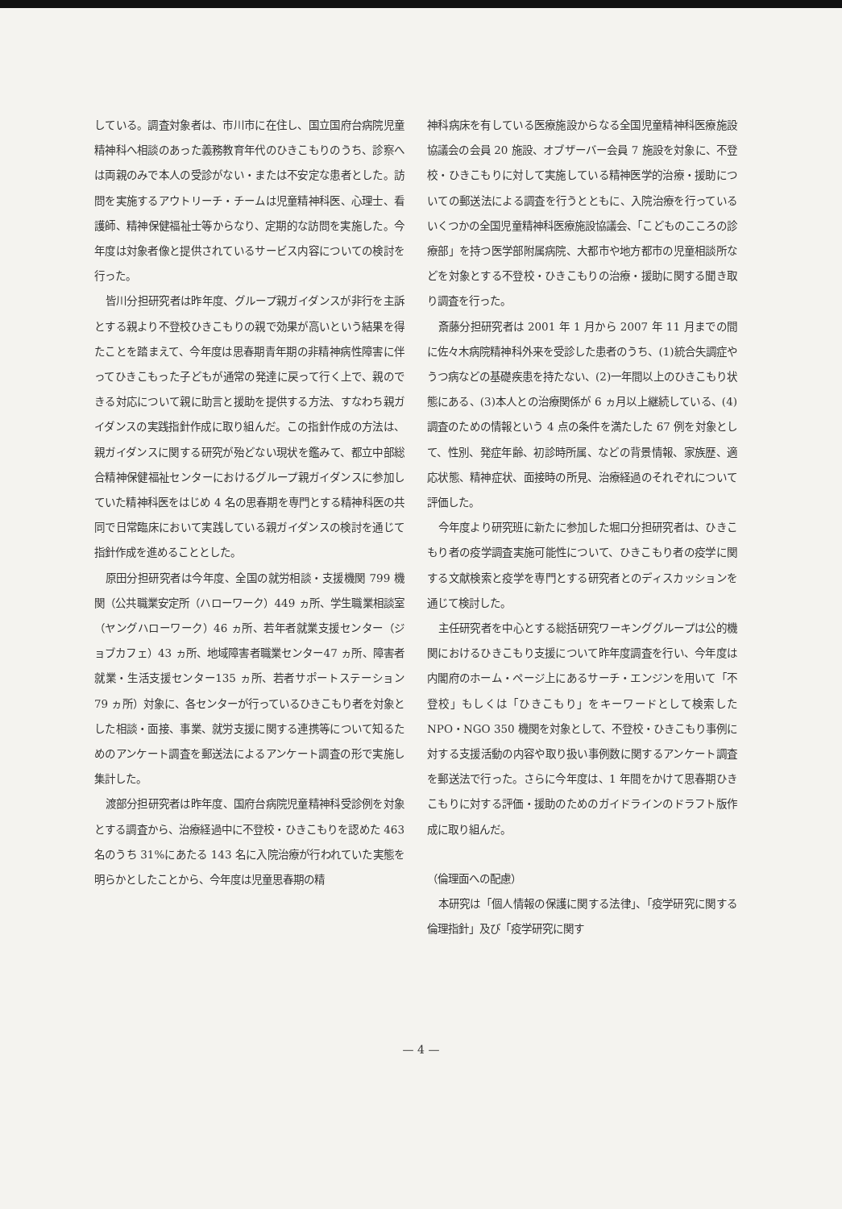している。調査対象者は、市川市に在住し、国立国府台病院児童精神科へ相談のあった義務教育年代のひきこもりのうち、診察へは両親のみで本人の受診がない・または不安定な患者とした。訪問を実施するアウトリーチ・チームは児童精神科医、心理士、看護師、精神保健福祉士等からなり、定期的な訪問を実施した。今年度は対象者像と提供されているサービス内容についての検討を行った。
皆川分担研究者は昨年度、グループ親ガイダンスが非行を主訴とする親より不登校ひきこもりの親で効果が高いという結果を得たことを踏まえて、今年度は思春期青年期の非精神病性障害に伴ってひきこもった子どもが通常の発達に戻って行く上で、親のできる対応について親に助言と援助を提供する方法、すなわち親ガイダンスの実践指針作成に取り組んだ。この指針作成の方法は、親ガイダンスに関する研究が殆どない現状を鑑みて、都立中部総合精神保健福祉センターにおけるグループ親ガイダンスに参加していた精神科医をはじめ 4 名の思春期を専門とする精神科医の共同で日常臨床において実践している親ガイダンスの検討を通じて指針作成を進めることとした。
原田分担研究者は今年度、全国の就労相談・支援機関 799 機関（公共職業安定所（ハローワーク）449 ヵ所、学生職業相談室（ヤングハローワーク）46 ヵ所、若年者就業支援センター（ジョブカフェ）43 ヵ所、地域障害者職業センター47 ヵ所、障害者就業・生活支援センター135 ヵ所、若者サポートステーション 79 ヵ所）対象に、各センターが行っているひきこもり者を対象とした相談・面接、事業、就労支援に関する連携等について知るためのアンケート調査を郵送法によるアンケート調査の形で実施し集計した。
渡部分担研究者は昨年度、国府台病院児童精神科受診例を対象とする調査から、治療経過中に不登校・ひきこもりを認めた 463 名のうち 31%にあたる 143 名に入院治療が行われていた実態を明らかとしたことから、今年度は児童思春期の精
神科病床を有している医療施設からなる全国児童精神科医療施設協議会の会員 20 施設、オブザーバー会員 7 施設を対象に、不登校・ひきこもりに対して実施している精神医学的治療・援助についての郵送法による調査を行うとともに、入院治療を行っているいくつかの全国児童精神科医療施設協議会、「こどものこころの診療部」を持つ医学部附属病院、大都市や地方都市の児童相談所などを対象とする不登校・ひきこもりの治療・援助に関する聞き取り調査を行った。
斎藤分担研究者は 2001 年 1 月から 2007 年 11 月までの間に佐々木病院精神科外来を受診した患者のうち、(1)統合失調症やうつ病などの基礎疾患を持たない、(2)一年間以上のひきこもり状態にある、(3)本人との治療関係が 6 ヵ月以上継続している、(4)調査のための情報という 4 点の条件を満たした 67 例を対象として、性別、発症年齢、初診時所属、などの背景情報、家族歴、適応状態、精神症状、面接時の所見、治療経過のそれぞれについて評価した。
今年度より研究班に新たに参加した堀口分担研究者は、ひきこもり者の疫学調査実施可能性について、ひきこもり者の疫学に関する文献検索と疫学を専門とする研究者とのディスカッションを通じて検討した。
主任研究者を中心とする総括研究ワーキンググループは公的機関におけるひきこもり支援について昨年度調査を行い、今年度は内閣府のホーム・ページ上にあるサーチ・エンジンを用いて「不登校」もしくは「ひきこもり」をキーワードとして検索した NPO・NGO 350 機関を対象として、不登校・ひきこもり事例に対する支援活動の内容や取り扱い事例数に関するアンケート調査を郵送法で行った。さらに今年度は、1 年間をかけて思春期ひきこもりに対する評価・援助のためのガイドラインのドラフト版作成に取り組んだ。
（倫理面への配慮）
本研究は「個人情報の保護に関する法律」、「疫学研究に関する倫理指針」及び「疫学研究に関す
— 4 —